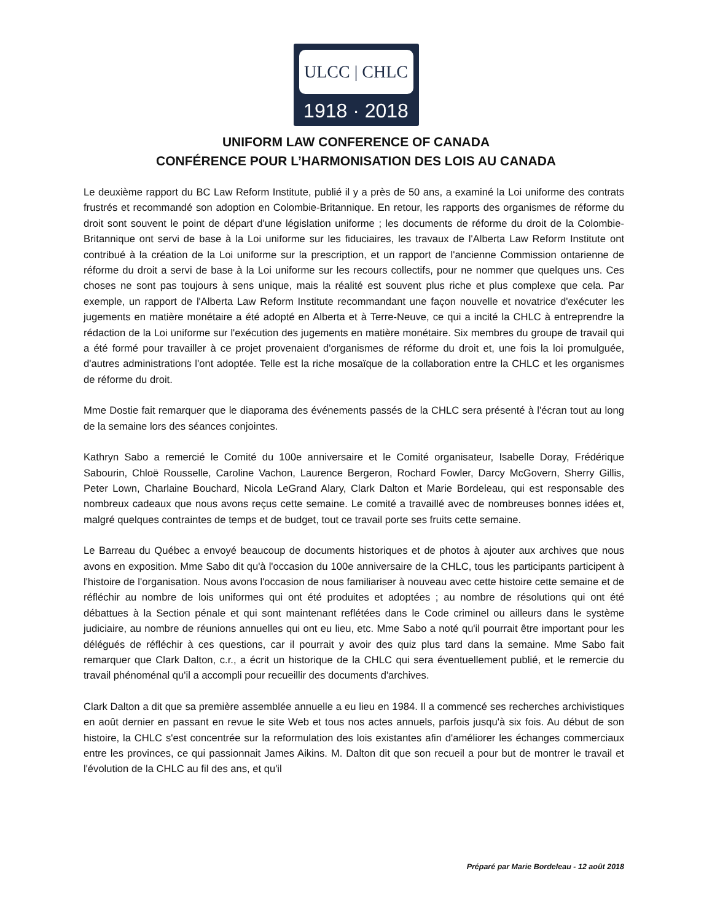ULCC | CHLC
1918 · 2018
UNIFORM LAW CONFERENCE OF CANADA
CONFÉRENCE POUR L’HARMONISATION DES LOIS AU CANADA
Le deuxième rapport du BC Law Reform Institute, publié il y a près de 50 ans, a examiné la Loi uniforme des contrats frustrés et recommandé son adoption en Colombie-Britannique. En retour, les rapports des organismes de réforme du droit sont souvent le point de départ d'une législation uniforme ; les documents de réforme du droit de la Colombie-Britannique ont servi de base à la Loi uniforme sur les fiduciaires, les travaux de l'Alberta Law Reform Institute ont contribué à la création de la Loi uniforme sur la prescription, et un rapport de l'ancienne Commission ontarienne de réforme du droit a servi de base à la Loi uniforme sur les recours collectifs, pour ne nommer que quelques uns. Ces choses ne sont pas toujours à sens unique, mais la réalité est souvent plus riche et plus complexe que cela. Par exemple, un rapport de l'Alberta Law Reform Institute recommandant une façon nouvelle et novatrice d'exécuter les jugements en matière monétaire a été adopté en Alberta et à Terre-Neuve, ce qui a incité la CHLC à entreprendre la rédaction de la Loi uniforme sur l'exécution des jugements en matière monétaire. Six membres du groupe de travail qui a été formé pour travailler à ce projet provenaient d'organismes de réforme du droit et, une fois la loi promulguée, d'autres administrations l'ont adoptée. Telle est la riche mosaïque de la collaboration entre la CHLC et les organismes de réforme du droit.
Mme Dostie fait remarquer que le diaporama des événements passés de la CHLC sera présenté à l'écran tout au long de la semaine lors des séances conjointes.
Kathryn Sabo a remercié le Comité du 100e anniversaire et le Comité organisateur, Isabelle Doray, Frédérique Sabourin, Chloë Rousselle, Caroline Vachon, Laurence Bergeron, Rochard Fowler, Darcy McGovern, Sherry Gillis, Peter Lown, Charlaine Bouchard, Nicola LeGrand Alary, Clark Dalton et Marie Bordeleau, qui est responsable des nombreux cadeaux que nous avons reçus cette semaine. Le comité a travaillé avec de nombreuses bonnes idées et, malgré quelques contraintes de temps et de budget, tout ce travail porte ses fruits cette semaine.
Le Barreau du Québec a envoyé beaucoup de documents historiques et de photos à ajouter aux archives que nous avons en exposition. Mme Sabo dit qu'à l'occasion du 100e anniversaire de la CHLC, tous les participants participent à l'histoire de l'organisation. Nous avons l'occasion de nous familiariser à nouveau avec cette histoire cette semaine et de réfléchir au nombre de lois uniformes qui ont été produites et adoptées ; au nombre de résolutions qui ont été débattues à la Section pénale et qui sont maintenant reflétées dans le Code criminel ou ailleurs dans le système judiciaire, au nombre de réunions annuelles qui ont eu lieu, etc. Mme Sabo a noté qu'il pourrait être important pour les délégués de réfléchir à ces questions, car il pourrait y avoir des quiz plus tard dans la semaine. Mme Sabo fait remarquer que Clark Dalton, c.r., a écrit un historique de la CHLC qui sera éventuellement publié, et le remercie du travail phénoménal qu'il a accompli pour recueillir des documents d'archives.
Clark Dalton a dit que sa première assemblée annuelle a eu lieu en 1984. Il a commencé ses recherches archivistiques en août dernier en passant en revue le site Web et tous nos actes annuels, parfois jusqu'à six fois. Au début de son histoire, la CHLC s'est concentrée sur la reformulation des lois existantes afin d'améliorer les échanges commerciaux entre les provinces, ce qui passionnait James Aikins. M. Dalton dit que son recueil a pour but de montrer le travail et l'évolution de la CHLC au fil des ans, et qu'il
Préparé par Marie Bordeleau - 12 août 2018